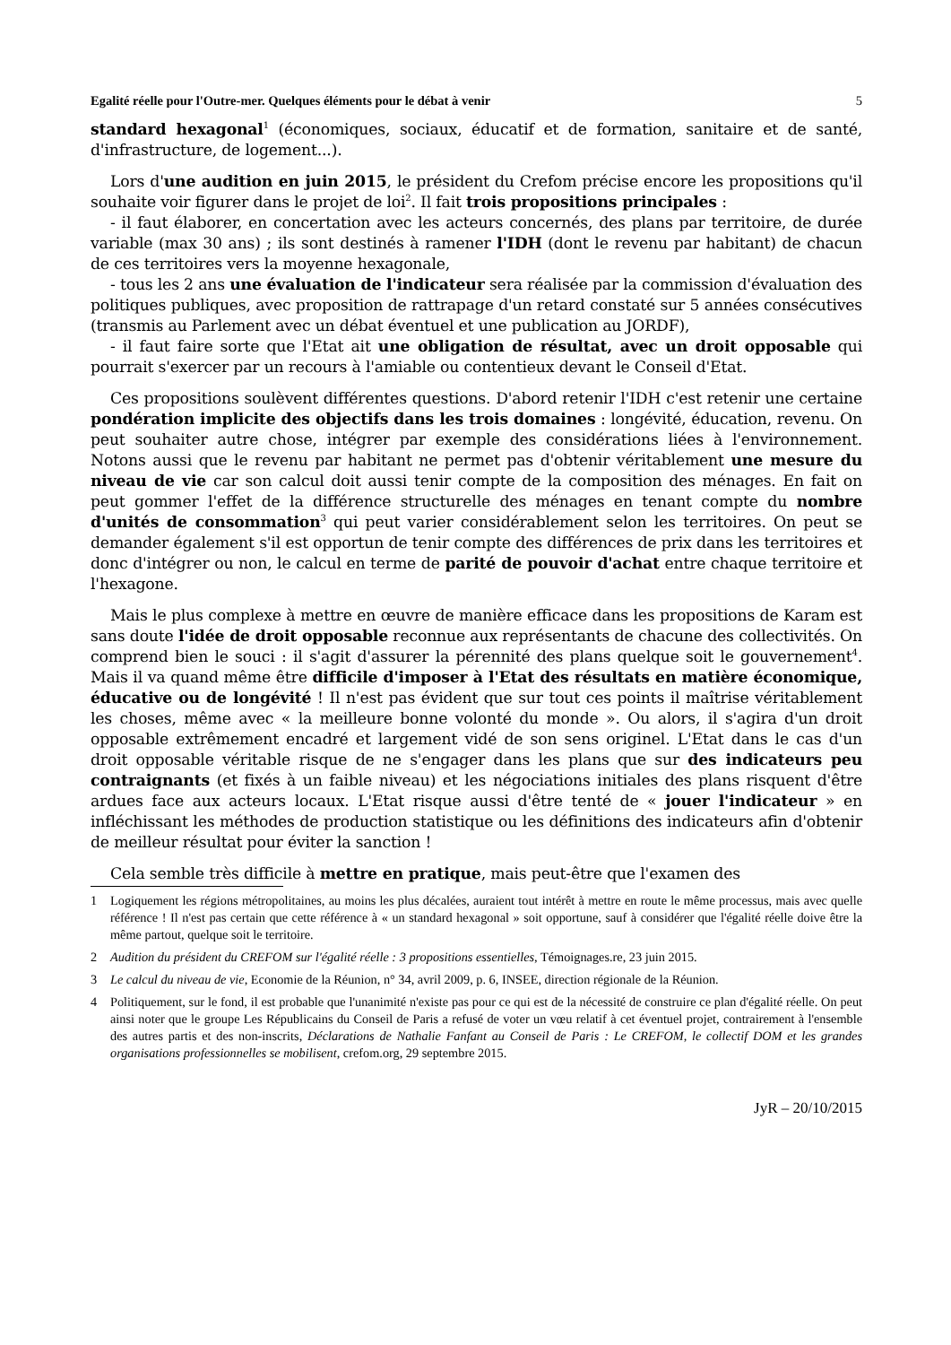Egalité réelle pour l'Outre-mer. Quelques éléments pour le débat à venir 5
standard hexagonal<sup>1</sup> (économiques, sociaux, éducatif et de formation, sanitaire et de santé, d'infrastructure, de logement...).
Lors d'une audition en juin 2015, le président du Crefom précise encore les propositions qu'il souhaite voir figurer dans le projet de loi<sup>2</sup>. Il fait trois propositions principales :
- il faut élaborer, en concertation avec les acteurs concernés, des plans par territoire, de durée variable (max 30 ans) ; ils sont destinés à ramener l'IDH (dont le revenu par habitant) de chacun de ces territoires vers la moyenne hexagonale,
- tous les 2 ans une évaluation de l'indicateur sera réalisée par la commission d'évaluation des politiques publiques, avec proposition de rattrapage d'un retard constaté sur 5 années consécutives (transmis au Parlement avec un débat éventuel et une publication au JORDF),
- il faut faire sorte que l'Etat ait une obligation de résultat, avec un droit opposable qui pourrait s'exercer par un recours à l'amiable ou contentieux devant le Conseil d'Etat.
Ces propositions soulèvent différentes questions. D'abord retenir l'IDH c'est retenir une certaine pondération implicite des objectifs dans les trois domaines : longévité, éducation, revenu. On peut souhaiter autre chose, intégrer par exemple des considérations liées à l'environnement. Notons aussi que le revenu par habitant ne permet pas d'obtenir véritablement une mesure du niveau de vie car son calcul doit aussi tenir compte de la composition des ménages. En fait on peut gommer l'effet de la différence structurelle des ménages en tenant compte du nombre d'unités de consommation<sup>3</sup> qui peut varier considérablement selon les territoires. On peut se demander également s'il est opportun de tenir compte des différences de prix dans les territoires et donc d'intégrer ou non, le calcul en terme de parité de pouvoir d'achat entre chaque territoire et l'hexagone.
Mais le plus complexe à mettre en œuvre de manière efficace dans les propositions de Karam est sans doute l'idée de droit opposable reconnue aux représentants de chacune des collectivités. On comprend bien le souci : il s'agit d'assurer la pérennité des plans quelque soit le gouvernement<sup>4</sup>. Mais il va quand même être difficile d'imposer à l'Etat des résultats en matière économique, éducative ou de longévité ! Il n'est pas évident que sur tout ces points il maîtrise véritablement les choses, même avec « la meilleure bonne volonté du monde ». Ou alors, il s'agira d'un droit opposable extrêmement encadré et largement vidé de son sens originel. L'Etat dans le cas d'un droit opposable véritable risque de ne s'engager dans les plans que sur des indicateurs peu contraignants (et fixés à un faible niveau) et les négociations initiales des plans risquent d'être ardues face aux acteurs locaux. L'Etat risque aussi d'être tenté de « jouer l'indicateur » en infléchissant les méthodes de production statistique ou les définitions des indicateurs afin d'obtenir de meilleur résultat pour éviter la sanction !
Cela semble très difficile à mettre en pratique, mais peut-être que l'examen des
1 Logiquement les régions métropolitaines, au moins les plus décalées, auraient tout intérêt à mettre en route le même processus, mais avec quelle référence ! Il n'est pas certain que cette référence à « un standard hexagonal » soit opportune, sauf à considérer que l'égalité réelle doive être la même partout, quelque soit le territoire.
2 Audition du président du CREFOM sur l'égalité réelle : 3 propositions essentielles, Témoignages.re, 23 juin 2015.
3 Le calcul du niveau de vie, Economie de la Réunion, n° 34, avril 2009, p. 6, INSEE, direction régionale de la Réunion.
4 Politiquement, sur le fond, il est probable que l'unanimité n'existe pas pour ce qui est de la nécessité de construire ce plan d'égalité réelle. On peut ainsi noter que le groupe Les Républicains du Conseil de Paris a refusé de voter un vœu relatif à cet éventuel projet, contrairement à l'ensemble des autres partis et des non-inscrits, Déclarations de Nathalie Fanfant au Conseil de Paris : Le CREFOM, le collectif DOM et les grandes organisations professionnelles se mobilisent, crefom.org, 29 septembre 2015.
JyR – 20/10/2015